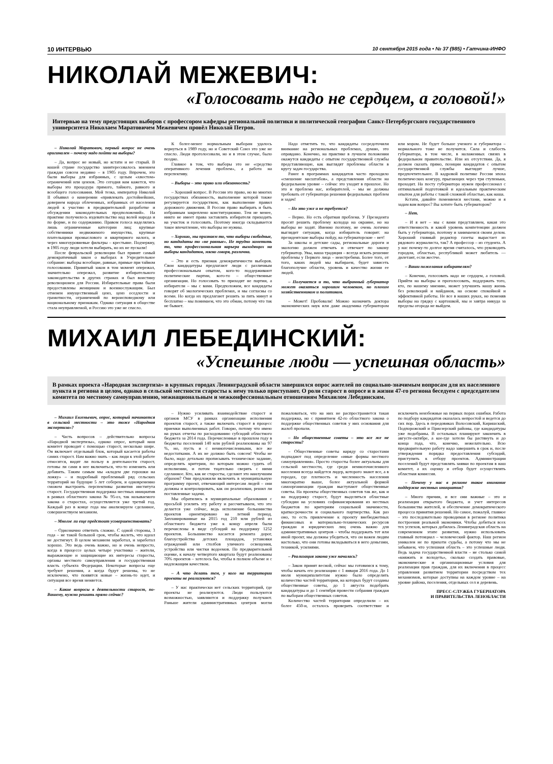10 ИНТЕРВЬЮ 10 сентября 2015 года • № 37 (985) • Гатчина-ИНФО
НИКОЛАЙ МЕЖЕВИЧ:
«Голосовать надо не сердцем, а головой!»
Интервью на тему предстоящих выборов с профессором кафедры региональной политики и политической географии Санкт-Петербургского государственного университета Николаем Маратовичем Межевичем провёл Николай Петров.
– Николай Маратович, первый вопрос не очень оригинален – почему надо пойти на выборы?
– Да, вопрос не новый, но кстати и не старый. В нашей стране государство заинтересовалось мнением граждан совсем недавно – в 1905 году. Впрочем, это были выборы для избранных, с целым «хвостом» ограничений или цензов. Это сегодня нам кажется, что выборы это процедура прямого, тайного, равного и всеобщего голосования. Мой тезка, император Николай II объявил о намерении «привлекать достойнейших, доверием народа облеченных, избранных от населения людей к участию в предварительной разработке и обсуждении законодательных предположений». На практике получилось издевательство над волей народа и по форме, и по содержанию. Правом голоса наделялись лишь ограниченные категории лиц: крупные собственники недвижимого имущества, крупные плательщики промыслового и квартирного налога, и через многоуровневые фильтры – крестьяне. Подчеркну, в 1905 году люди хотели выбирать, но их не пускали!
После февральской революции был принят самый демократичный закон о выборах в Учредительное собрание: выборы всеобщие, равные, прямые при тайном голосовании. Принятый закон в том момент опережал, значительно опережал, развитие избирательного законодательства в других странах и был воистину революционен для России. Избирательные права были предоставлены женщинам и военнослужащим. Был отменен имущественный ценз, ценз оседлости и грамотности, ограничений по вероисповедному или национальному признакам. Однако ситуация в обществе стала неуправляемой, и Россию это уже не спасло.
К более-менее нормальным выборам удалось вернуться в 1989 году, но и Советский Союз это уже не спасло. Люди проголосовали, но и в этом случае, было поздно.
Главное в том, что выборы это не «средство оперативного лечения проблем», а работа на перспективу.
– Выборы – это право или обязанность?
– Хороший вопрос. В России это право, но во многих государствах обязанность, выполнение которой также регулируется государством, как выполнение правил дорожного движения. В России право выбирать и быть избранным закреплено конституционно. Тем не менее, никто не имеет права заставлять избирателя приходить на участок и голосовать. Поэтому иногда складывается такое впечатление, что выборы не нужны.
– Хорошо, мы признаем то, что выборы свободные, но кандидаты то «не равные». Не трудно заметить то, что профессиональная карьера выходящих на выборы кандидатов, мягко говоря, различна.
– Это и есть признак демократичности выборов. Свои кандидатуры предлагают люди с различным профессиональным опытом, кого-то поддерживают политические партии, кого-то – общественные организации. Но голосовать то приходят не партии, а избиратели – мы с вами. Предположим, все кандидаты говорят об экологических проблемах, и мы согласны со всеми. Но когда их предлагают решить за пять минут и бесплатно – мы понимаем, что это обман, потому что так не бывает.
Надо отметить то, что кандидаты сосредоточили внимание на региональных проблемах, думаю, это оправдано. Конечно, на практике в лучшем положении окажутся кандидаты с опытом государственной службы представляющие, как выглядят проблемы области в кругу задач государства.
Ранее в программах кандидатов часто проходило «смешение масштабов», а представления области на федеральном уровне – сейчас это уходит в прошлое. Но это и проблема нас, избирателей, – мы не должны требовать от губернатора решения федеральных проблем и задач!
– Но это уже и не требуется?
– Верно. Но есть обратная проблема. У Президента просят решить проблему колодца на окраине, но на выборы не ходят. Именно поэтому, не очень логично выглядит ситуация, когда избиратель говорит: на президентские выборы пойду, на губернаторские – нет!
За школы и детские сады, региональные дороги и экологию должен отвечать и отвечает по закону губернатор. Увы, наша традиция – всегда искать решение проблемы у Первого лица – неистребима. Более того, от того, каких людей мы выбираем, будет зависеть благополучие области, уровень и качество жизни ее людей.
– Получается и то, что выбранный губернатор может оказаться хорошим человеком, но плохим хозяйственником и политиком.
– Может! Пробовали! Можно назначить доктора экономических наук или даже академика губернатором или мэром. Не будет больше ученого и губернатора – нормального тоже не получится. Сила и слабость губернатора, в том числе, в налаженных связях в федеральном правительстве. Или их отсутствии. Да, я должен сказать прямо, позиции кандидатов с опытом государственной службы выглядят лучше, предпочтительнее. В кадровой политике России эпоха политических кенгуру, прыгающих через три ступеньки, проходит. На посту губернатора нужен профессионал с оптимальной подготовкой и идеальным практическим опытом для работы с такой сложной областью, как наша.
Кстати, давайте поменяемся местами, можно и я задам вам вопрос? Вы хотите быть губернатором?
– Нет.
– И я нет – мы с вами представляем, какая это ответственность и какой уровень компетенции должен быть у губернатора, поэтому и занимаемся своим делом. Хороший главный редактор газеты вырастает из рядового журналиста, так? А профессор – из студента. А у нас почему-то долгое время считалось, что руководить городом, областью, республикой может любитель — дилетант, если жестче.
– Ваши пожелания избирателям?
– Конечно, голосовать надо не сердцем, а головой. Прийти на выборы и проголосовать, поддержать того, кто, по нашему мнению, может улучшить нашу жизнь без революций и майданов, на основе спокойной и эффективной работы. Не все в наших руках, но поменяв выборы на грядку с картошкой, мы и завтра никуда за пределы огорода не выйдем.
МИХАИЛ ЛЕБЕДИНСКИЙ:
«Успешные люди — успешная область»
В рамках проекта «Народная экспертиза» в крупных городах Ленинградской области завершился опрос жителей по социально-значимым вопросам для их населенного пункта и региона в целом, однако в сельской местности старосты к нему только приступают. О роли старост в опросе и в жизни 47-го региона беседуем с председателем комитета по местному самоуправлению, межнациональным и межконфессиональным отношениям Михаилом Лебединским.
– Михаил Евгеньевич, опрос, который начинается в сельской местности – это тоже «Народная экспертиза»?
– Часть вопросов – действительно вопросы «Народной экспертизы», однако опрос, который наш комитет проводит с помощью старост, несколько шире. Он включает отдельный блок, который касается работы самих старост. Нам важно знать – как люди к этой работе относятся, видят ли пользу в деятельности старост, готовы ли сами в нее включиться, что-то изменить или добавить. Таким самым мы «кладем две горошки на ложку» – и подробный проблемный ряд сельских территорий на будущие 5 лет соберем, и одновременно сможем выстроить перспективы развития института старост. Государственная поддержка местных инициатив в рамках областного закона № 95-оз, так называемого закона о старостах, осуществляется уже третий год. Каждый раз в конце года мы анализируем сделанное, совершенствуем механизм.
– Многое ли еще предстоит усовершенствовать?
– Однозначно ответить сложно. С одной стороны, 3 года – не такой большой срок, чтобы жалеть, что идеал не достигнут. В целом механизм заработал, и заработал хорошо. Это ведь очень важно, но и очень непросто, когда в процессе целых четыре участника – жители, выражающие и защищающие их интересы старосты, органы местного самоуправления и государственная власть субъекта Федерации. Некоторые вопросы еще требуют решения, а когда будут решены, то не исключено, что появятся новые – жизнь-то идет, и ситуация все время меняется.
– Какие вопросы в деятельности старост, по-Вашему, нужно решать прямо сейчас?
– Нужно усиливать взаимодействие старост и органов МСУ в рамках организации исполнения проектов старост, а также включать старост в процесс приемки выполненных работ. Говорю, потому что имею на руках отчеты по расходованию субсидий областного бюджета за 2014 года. Перечисленные в прошлом году в бюджеты поселений 140 млн рублей реализованы на 97 %, но, пусть и с немногочисленными, все же недостатками. А их не должно быть совсем! Чтобы не было, надо детально прописывать техническое задание, определять критерии, по которым можно судить об исполнении, и потом тщательно сверять с ними сделанное. Кто, как не старосты, сделают это наилучшим образом? Они предложили включить в муниципальную программу проект, отвечающий интересам людей – они должны и контролировать, как он реализован, решил ли поставленные задачи.
Мы обратились в муниципальные образования с просьбой усилить эту работу и рассчитываем, что это делается уже сейчас, ведь исполнение большинства проектов ориентировано на летний период. Запланированные на 2015 год 210 млн рублей из областного бюджета уже к концу апреля были перечислены в виде субсидий на поддержку 1252 проектов. Большинство касается ремонта дорог, благоустройства детских площадок, установки ограждений или столбов уличного освещения, устройства или чистки водоемов. По предварительной оценке, к началу четвертого квартала будут реализованы 70% проектов – хотелось бы, чтобы в полном объеме и с надлежащим качеством.
– А что делать тем, у кого на территории проекты не реализуются?
– У нас практически нет сельских территорий, где проекты не реализуются. Люди пользуются возможностью, заявляются и поддержку получают. Раньше жители административных центров могли пожаловаться, что на них не распространяется такая поддержка, но с принятием 42-го областного закона о поддержке общественных советов у них основания для жалоб пропали.
– Но общественные советы – это все же не старосты?
– Общественные советы наряду со старостами подпадают под определение «иные формы местного самоуправления». Просто старосты более актуальны для сельской местности, где среди немногочисленного населения всегда найдется лидер, которого знают все, а в городах, где плотность и численность населения многократно выше, более актуальной формой самоорганизации граждан выступают общественные советы. На проекты общественных советов так же, как и на поддержку старост, будут выделяться областные субсидии на условиях софинансирования из местных бюджетов по критериям социальной значимости, краткосрочности и социального партнерства. Как раз оно, то есть привлечение к проекту внебюджетных финансовых и материально-технических ресурсов граждан и юридических лиц очень важно для административных центров – чтобы поддержать тот или иной проект, мы должны убедиться, что он важен людям настолько, что они готовы вкладываться в него деньгами, техникой, усилиями.
– Реализация закона уже началась?
– Закон принят весной, сейчас мы готовимся к тому, чтобы начать его реализацию с 1 января 2016 года. До 1 июля муниципалитетам нужно было определить количество частей территории, на которых будут созданы общественные советы, до 1 августа подобрать кандидатуры и до 1 сентября провести собрания граждан по выборам общественных советов.
Количество частей территории определили – их более 450-и, осталось проверить соответствие и исключить неизбежные на первых порах ошибки. Работа по подбору кандидатов оказалась непростой и ведется до сих пор. Здесь в передовиках Волосовский, Киришский, Подпорожский и Приозерский районы, где кандидатуры уже подобраны. В остальных планируют закончить в августе-октябре, а кое-где хотели бы растянуть и до конца года, что, конечно, нежелательно. Всю предварительную работу надо завершить в срок и, после утверждения порядка предоставления субсидий, приступить к отбору проектов. Администрации поселений будут представлять заявки по проектам в наш комитет, а их оценку и отбор будет осуществлять областная комиссия.
– Почему у нас в регионе такое внимание поддержке местных инициатив?
– Много причин, и все они важные – это и реализация открытого бюджета, и учет интересов большинства жителей, и обеспечение демократического процесса принятия решений. Но самое, пожалуй, главное – это последовательно проводимая в регионе политика построения реальной экономики. Чтобы добиться всех тех успехов, которых добилась Ленинградская область на современном этапе развития, нужно использовать главный потенциал – человеческий фактор. Наш регион уникален не по прихоти судьбы, а потому что мы не забываем, что успешная область – это успешные люди. Ведь задача государственной власти – не столько самой «княжить и володеть», сколько создать правовые, экономические и организационные условия для реализации прав граждан, для их включения в процесс управления развитием территории посредством тех механизмов, которые доступны на каждом уровне – на уровне района, поселения, отдельных сел и деревень.
ПРЕСС-СЛУЖБА ГУБЕРНАТОРА
И ПРАВИТЕЛЬСТВА ЛЕНОБЛАСТИ